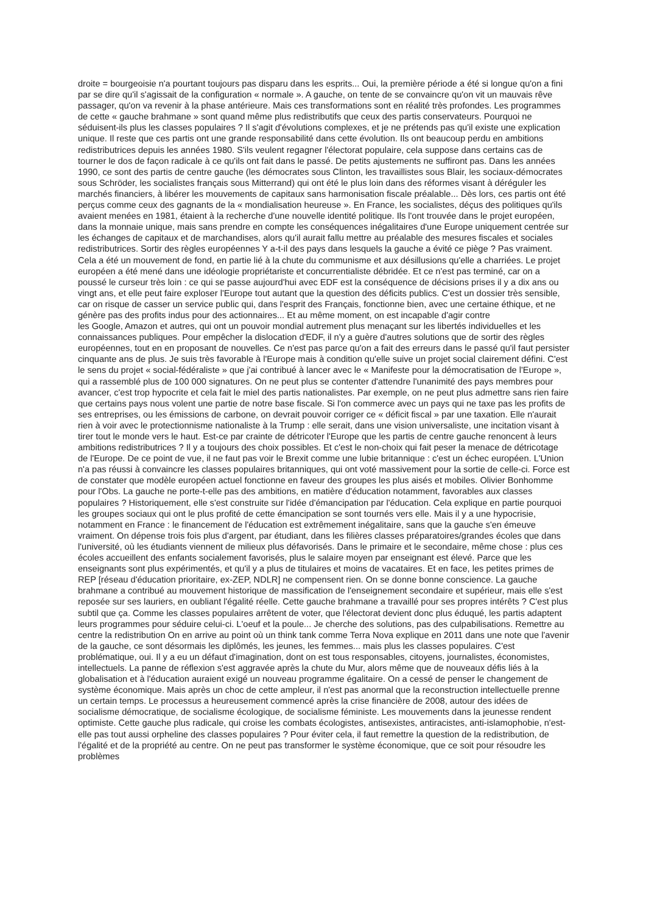droite = bourgeoisie n'a pourtant toujours pas disparu dans les esprits... Oui, la première période a été si longue qu'on a fini par se dire qu'il s'agissait de la configuration « normale ». A gauche, on tente de se convaincre qu'on vit un mauvais rêve passager, qu'on va revenir à la phase antérieure. Mais ces transformations sont en réalité très profondes. Les programmes de cette « gauche brahmane » sont quand même plus redistributifs que ceux des partis conservateurs. Pourquoi ne séduisent-ils plus les classes populaires ? Il s'agit d'évolutions complexes, et je ne prétends pas qu'il existe une explication unique. Il reste que ces partis ont une grande responsabilité dans cette évolution. Ils ont beaucoup perdu en ambitions redistributrices depuis les années 1980. S'ils veulent regagner l'électorat populaire, cela suppose dans certains cas de tourner le dos de façon radicale à ce qu'ils ont fait dans le passé. De petits ajustements ne suffiront pas. Dans les années 1990, ce sont des partis de centre gauche (les démocrates sous Clinton, les travaillistes sous Blair, les sociaux-démocrates sous Schröder, les socialistes français sous Mitterrand) qui ont été le plus loin dans des réformes visant à déréguler les marchés financiers, à libérer les mouvements de capitaux sans harmonisation fiscale préalable... Dès lors, ces partis ont été perçus comme ceux des gagnants de la « mondialisation heureuse ». En France, les socialistes, déçus des politiques qu'ils avaient menées en 1981, étaient à la recherche d'une nouvelle identité politique. Ils l'ont trouvée dans le projet européen, dans la monnaie unique, mais sans prendre en compte les conséquences inégalitaires d'une Europe uniquement centrée sur les échanges de capitaux et de marchandises, alors qu'il aurait fallu mettre au préalable des mesures fiscales et sociales redistributrices. Sortir des règles européennes Y a-t-il des pays dans lesquels la gauche a évité ce piège ? Pas vraiment. Cela a été un mouvement de fond, en partie lié à la chute du communisme et aux désillusions qu'elle a charriées. Le projet européen a été mené dans une idéologie propriétariste et concurrentialiste débridée. Et ce n'est pas terminé, car on a poussé le curseur très loin : ce qui se passe aujourd'hui avec EDF est la conséquence de décisions prises il y a dix ans ou vingt ans, et elle peut faire exploser l'Europe tout autant que la question des déficits publics. C'est un dossier très sensible, car on risque de casser un service public qui, dans l'esprit des Français, fonctionne bien, avec une certaine éthique, et ne génère pas des profits indus pour des actionnaires... Et au même moment, on est incapable d'agir contre
les Google, Amazon et autres, qui ont un pouvoir mondial autrement plus menaçant sur les libertés individuelles et les connaissances publiques. Pour empêcher la dislocation d'EDF, il n'y a guère d'autres solutions que de sortir des règles européennes, tout en en proposant de nouvelles. Ce n'est pas parce qu'on a fait des erreurs dans le passé qu'il faut persister cinquante ans de plus. Je suis très favorable à l'Europe mais à condition qu'elle suive un projet social clairement défini. C'est le sens du projet « social-fédéraliste » que j'ai contribué à lancer avec le « Manifeste pour la démocratisation de l'Europe », qui a rassemblé plus de 100 000 signatures. On ne peut plus se contenter d'attendre l'unanimité des pays membres pour avancer, c'est trop hypocrite et cela fait le miel des partis nationalistes. Par exemple, on ne peut plus admettre sans rien faire que certains pays nous volent une partie de notre base fiscale. Si l'on commerce avec un pays qui ne taxe pas les profits de ses entreprises, ou les émissions de carbone, on devrait pouvoir corriger ce « déficit fiscal » par une taxation. Elle n'aurait rien à voir avec le protectionnisme nationaliste à la Trump : elle serait, dans une vision universaliste, une incitation visant à tirer tout le monde vers le haut. Est-ce par crainte de détricoter l'Europe que les partis de centre gauche renoncent à leurs ambitions redistributrices ? Il y a toujours des choix possibles. Et c'est le non-choix qui fait peser la menace de détricotage de l'Europe. De ce point de vue, il ne faut pas voir le Brexit comme une lubie britannique : c'est un échec européen. L'Union n'a pas réussi à convaincre les classes populaires britanniques, qui ont voté massivement pour la sortie de celle-ci. Force est de constater que modèle européen actuel fonctionne en faveur des groupes les plus aisés et mobiles. Olivier Bonhomme pour l'Obs. La gauche ne porte-t-elle pas des ambitions, en matière d'éducation notamment, favorables aux classes populaires ? Historiquement, elle s'est construite sur l'idée d'émancipation par l'éducation. Cela explique en partie pourquoi les groupes sociaux qui ont le plus profité de cette émancipation se sont tournés vers elle. Mais il y a une hypocrisie, notamment en France : le financement de l'éducation est extrêmement inégalitaire, sans que la gauche s'en émeuve vraiment. On dépense trois fois plus d'argent, par étudiant, dans les filières classes préparatoires/grandes écoles que dans l'université, où les étudiants viennent de milieux plus défavorisés. Dans le primaire et le secondaire, même chose : plus ces écoles accueillent des enfants socialement favorisés, plus le salaire moyen par enseignant est élevé. Parce que les enseignants sont plus expérimentés, et qu'il y a plus de titulaires et moins de vacataires. Et en face, les petites primes de REP [réseau d'éducation prioritaire, ex-ZEP, NDLR] ne compensent rien. On se donne bonne conscience. La gauche brahmane a contribué au mouvement historique de massification de l'enseignement secondaire et supérieur, mais elle s'est reposée sur ses lauriers, en oubliant l'égalité réelle. Cette gauche brahmane a travaillé pour ses propres intérêts ? C'est plus subtil que ça. Comme les classes populaires arrêtent de voter, que l'électorat devient donc plus éduqué, les partis adaptent leurs programmes pour séduire celui-ci. L'oeuf et la poule... Je cherche des solutions, pas des culpabilisations. Remettre au centre la redistribution On en arrive au point où un think tank comme Terra Nova explique en 2011 dans une note que l'avenir de la gauche, ce sont désormais les diplômés, les jeunes, les femmes... mais plus les classes populaires. C'est problématique, oui. Il y a eu un défaut d'imagination, dont on est tous responsables, citoyens, journalistes, économistes, intellectuels. La panne de réflexion s'est aggravée après la chute du Mur, alors même que de nouveaux défis liés à la globalisation et à l'éducation auraient exigé un nouveau programme égalitaire. On a cessé de penser le changement de système économique. Mais après un choc de cette ampleur, il n'est pas anormal que la reconstruction intellectuelle prenne un certain temps. Le processus a heureusement commencé après la crise financière de 2008, autour des idées de socialisme démocratique, de socialisme écologique, de socialisme féministe. Les mouvements dans la jeunesse rendent optimiste. Cette gauche plus radicale, qui croise les combats écologistes, antisexistes, antiracistes, anti-islamophobie, n'est-elle pas tout aussi orpheline des classes populaires ? Pour éviter cela, il faut remettre la question de la redistribution, de l'égalité et de la propriété au centre. On ne peut pas transformer le système économique, que ce soit pour résoudre les problèmes